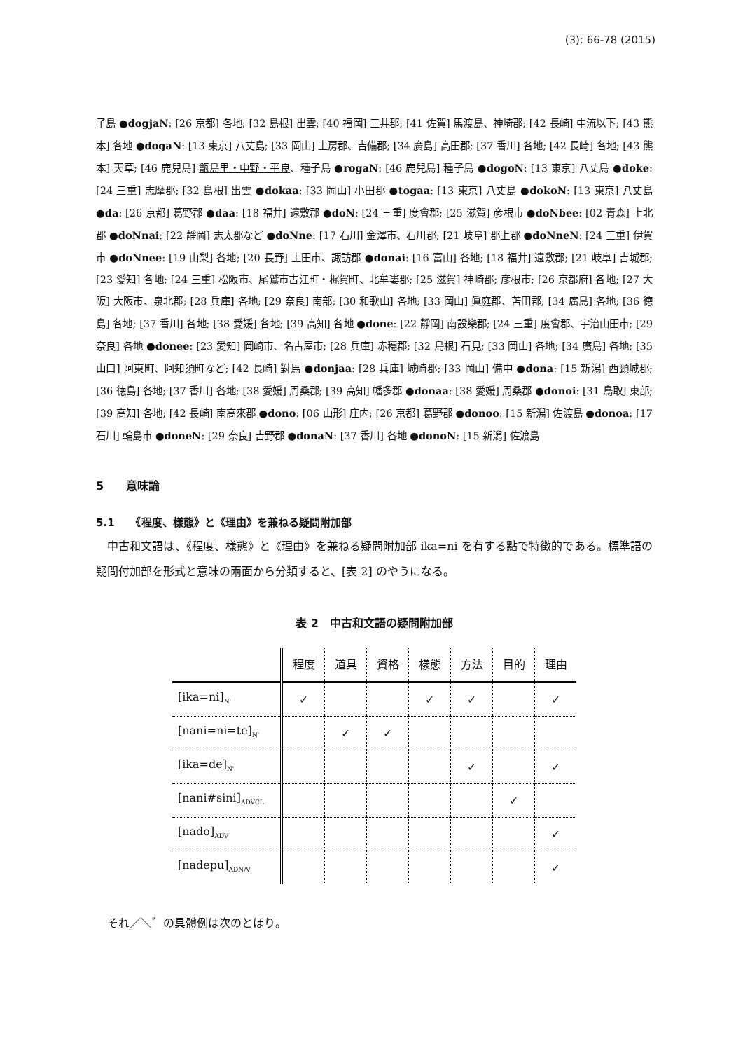(3): 66-78 (2015)
子島 ●dogjaN: [26 京都] 各地; [32 島根] 出雲; [40 福岡] 三井郡; [41 佐賀] 馬渡島、神埼郡; [42 長崎] 中流以下; [43 熊本] 各地 ●dogaN: [13 東京] 八丈島; [33 岡山] 上房郡、吉備郡; [34 廣島] 高田郡; [37 香川] 各地; [42 長崎] 各地; [43 熊本] 天草; [46 鹿兒島] 甑島里・中野・平良、種子島 ●rogaN: [46 鹿兒島] 種子島 ●dogoN: [13 東京] 八丈島 ●doke: [24 三重] 志摩郡; [32 島根] 出雲 ●dokaa: [33 岡山] 小田郡 ●togaa: [13 東京] 八丈島 ●dokoN: [13 東京] 八丈島 ●da: [26 京都] 葛野郡 ●daa: [18 福井] 遠敷郡 ●doN: [24 三重] 度會郡; [25 滋賀] 彦根市 ●doNbee: [02 青森] 上北郡 ●doNnai: [22 靜岡] 志太郡など ●doNne: [17 石川] 金澤市、石川郡; [21 岐阜] 郡上郡 ●doNneN: [24 三重] 伊賀市 ●doNnee: [19 山梨] 各地; [20 長野] 上田市、諏訪郡 ●donai: [16 富山] 各地; [18 福井] 遠敷郡; [21 岐阜] 吉城郡; [23 愛知] 各地; [24 三重] 松阪市、尾鷲市古江町・梶賀町、北牟婁郡; [25 滋賀] 神崎郡; 彦根市; [26 京都府] 各地; [27 大阪] 大阪市、泉北郡; [28 兵庫] 各地; [29 奈良] 南部; [30 和歌山] 各地; [33 岡山] 眞庭郡、苫田郡; [34 廣島] 各地; [36 徳島] 各地; [37 香川] 各地; [38 愛媛] 各地; [39 高知] 各地 ●done: [22 靜岡] 南設樂郡; [24 三重] 度會郡、宇治山田市; [29 奈良] 各地 ●donee: [23 愛知] 岡崎市、名古屋市; [28 兵庫] 赤穗郡; [32 島根] 石見; [33 岡山] 各地; [34 廣島] 各地; [35 山口] 阿東町、阿知須町など; [42 長崎] 對馬 ●donjaa: [28 兵庫] 城崎郡; [33 岡山] 備中 ●dona: [15 新潟] 西頸城郡; [36 徳島] 各地; [37 香川] 各地; [38 愛媛] 周桑郡; [39 高知] 幡多郡 ●donaa: [38 愛媛] 周桑郡 ●donoi: [31 鳥取] 東部; [39 高知] 各地; [42 長崎] 南高來郡 ●dono: [06 山形] 庄内; [26 京都] 葛野郡 ●donoo: [15 新潟] 佐渡島 ●donoa: [17 石川] 輪島市 ●doneN: [29 奈良] 吉野郡 ●donaN: [37 香川] 各地 ●donoN: [15 新潟] 佐渡島
5　　意味論
5.1　　《程度、樣態》と《理由》を兼ねる疑問附加部
　中古和文語は、《程度、樣態》と《理由》を兼ねる疑問附加部 ika=ni を有する點で特徴的である。標準語の疑問付加部を形式と意味の兩面から分類すると、[表 2] のやうになる。
表 2　中古和文語の疑問附加部
| | 程度 | 道具 | 資格 | 樣態 | 方法 | 目的 | 理由 |
| --- | --- | --- | --- | --- | --- | --- | --- |
| [ika=ni]<sub>N'</sub> | ✓ | | | ✓ | ✓ | | ✓ |
| [nani=ni=te]<sub>N'</sub> | | ✓ | ✓ | | | | |
| [ika=de]<sub>N'</sub> | | | | | ✓ | | ✓ |
| [nani#sini]<sub>ADVCL</sub> | | | | | | ✓ | |
| [nado]<sub>ADV</sub> | | | | | | | ✓ |
| [nadepu]<sub>ADN/V</sub> | | | | | | | ✓ |
　それ／＼゛の具體例は次のとほり。